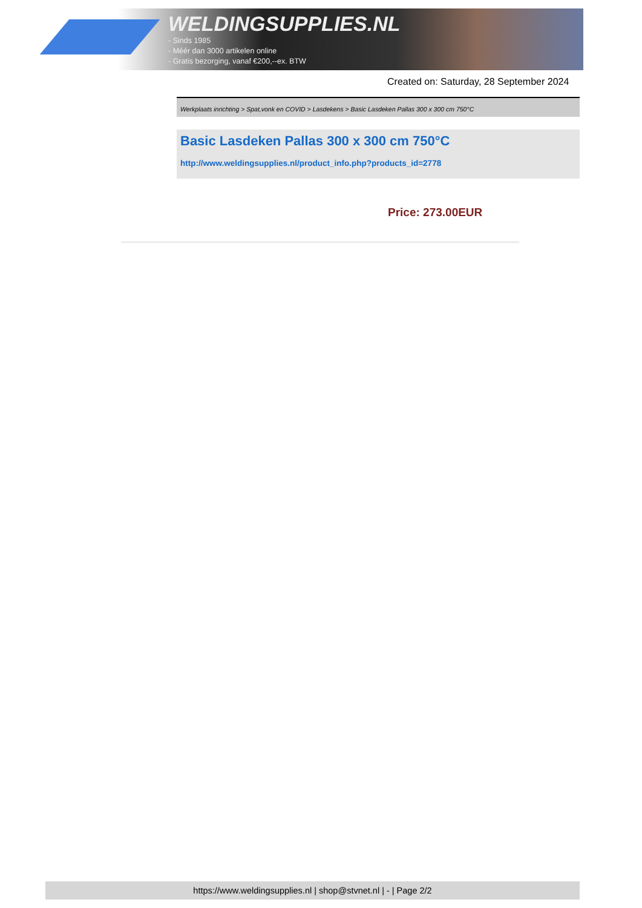WELDINGSUPPLIES.NL
- Sinds 1985
- Méér dan 3000 artikelen online
- Gratis bezorging, vanaf €200,--ex. BTW
Created on: Saturday, 28 September 2024
Werkplaats inrichting > Spat,vonk en COVID > Lasdekens > Basic Lasdeken Pallas 300 x 300 cm 750°C
Basic Lasdeken Pallas 300 x 300 cm 750°C
http://www.weldingsupplies.nl/product_info.php?products_id=2778
Price: 273.00EUR
https://www.weldingsupplies.nl | shop@stvnet.nl | - | Page 2/2